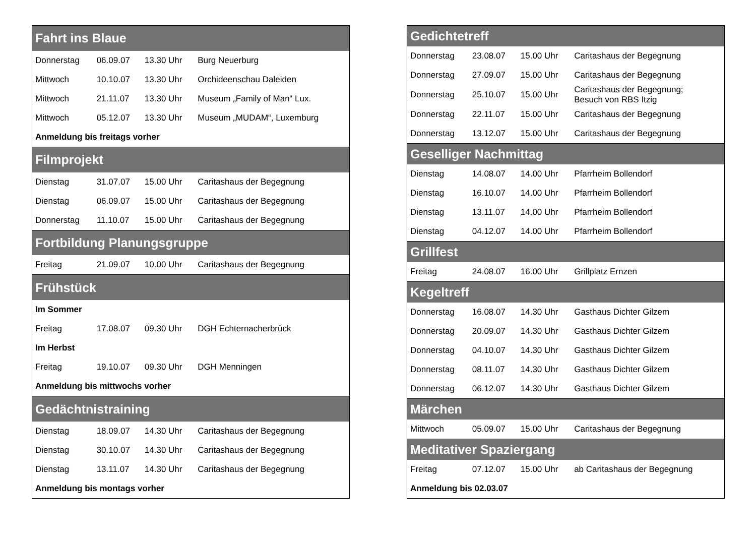| Fahrt ins Blaue | | | |
| --- | --- | --- | --- |
| Donnerstag | 06.09.07 | 13.30 Uhr | Burg Neuerburg |
| Mittwoch | 10.10.07 | 13.30 Uhr | Orchideenschau Daleiden |
| Mittwoch | 21.11.07 | 13.30 Uhr | Museum „Family of Man“ Lux. |
| Mittwoch | 05.12.07 | 13.30 Uhr | Museum „MUDAM“, Luxemburg |
| Anmeldung bis freitags vorher | | | |
| Filmprojekt | | | |
| Dienstag | 31.07.07 | 15.00 Uhr | Caritashaus der Begegnung |
| Dienstag | 06.09.07 | 15.00 Uhr | Caritashaus der Begegnung |
| Donnerstag | 11.10.07 | 15.00 Uhr | Caritashaus der Begegnung |
| Fortbildung Planungsgruppe | | | |
| Freitag | 21.09.07 | 10.00 Uhr | Caritashaus der Begegnung |
| Frühstück | | | |
| Im Sommer | | | |
| Freitag | 17.08.07 | 09.30 Uhr | DGH Echternacherbrück |
| Im Herbst | | | |
| Freitag | 19.10.07 | 09.30 Uhr | DGH Menningen |
| Anmeldung bis mittwochs vorher | | | |
| Gedächtnistraining | | | |
| Dienstag | 18.09.07 | 14.30 Uhr | Caritashaus der Begegnung |
| Dienstag | 30.10.07 | 14.30 Uhr | Caritashaus der Begegnung |
| Dienstag | 13.11.07 | 14.30 Uhr | Caritashaus der Begegnung |
| Anmeldung bis montags vorher | | | |
| Gedichtetreff | | | |
| --- | --- | --- | --- |
| Donnerstag | 23.08.07 | 15.00 Uhr | Caritashaus der Begegnung |
| Donnerstag | 27.09.07 | 15.00 Uhr | Caritashaus der Begegnung |
| Donnerstag | 25.10.07 | 15.00 Uhr | Caritashaus der Begegnung; Besuch von RBS Itzig |
| Donnerstag | 22.11.07 | 15.00 Uhr | Caritashaus der Begegnung |
| Donnerstag | 13.12.07 | 15.00 Uhr | Caritashaus der Begegnung |
| Geselliger Nachmittag | | | |
| Dienstag | 14.08.07 | 14.00 Uhr | Pfarrheim Bollendorf |
| Dienstag | 16.10.07 | 14.00 Uhr | Pfarrheim Bollendorf |
| Dienstag | 13.11.07 | 14.00 Uhr | Pfarrheim Bollendorf |
| Dienstag | 04.12.07 | 14.00 Uhr | Pfarrheim Bollendorf |
| Grillfest | | | |
| Freitag | 24.08.07 | 16.00 Uhr | Grillplatz Ernzen |
| Kegeltreff | | | |
| Donnerstag | 16.08.07 | 14.30 Uhr | Gasthaus Dichter Gilzem |
| Donnerstag | 20.09.07 | 14.30 Uhr | Gasthaus Dichter Gilzem |
| Donnerstag | 04.10.07 | 14.30 Uhr | Gasthaus Dichter Gilzem |
| Donnerstag | 08.11.07 | 14.30 Uhr | Gasthaus Dichter Gilzem |
| Donnerstag | 06.12.07 | 14.30 Uhr | Gasthaus Dichter Gilzem |
| Märchen | | | |
| Mittwoch | 05.09.07 | 15.00 Uhr | Caritashaus der Begegnung |
| Meditativer Spaziergang | | | |
| Freitag | 07.12.07 | 15.00 Uhr | ab Caritashaus der Begegnung |
| Anmeldung bis 02.03.07 | | | |